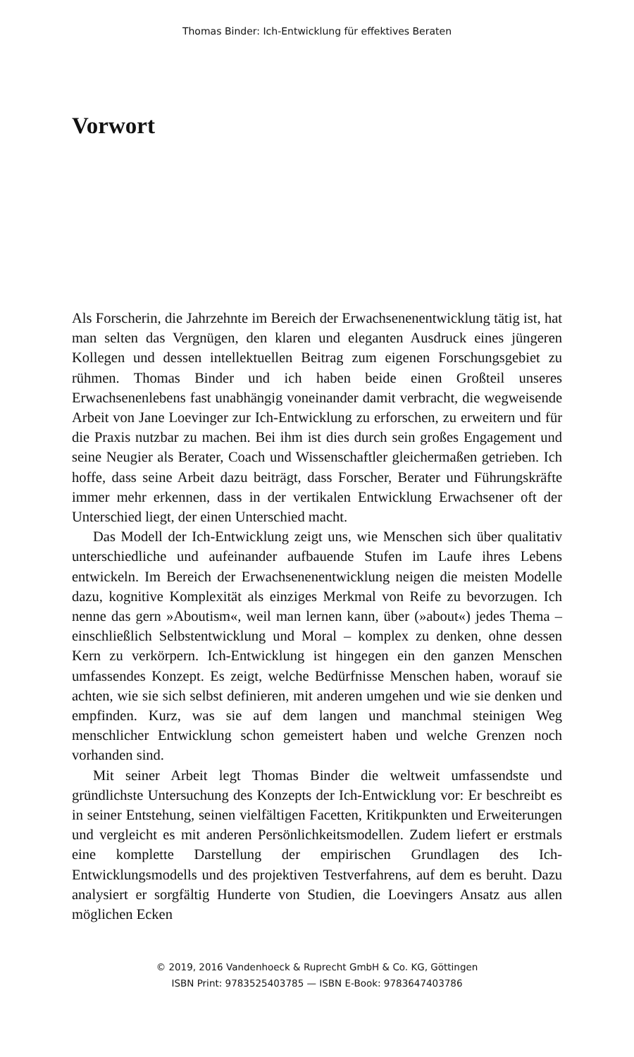Thomas Binder: Ich-Entwicklung für effektives Beraten
Vorwort
Als Forscherin, die Jahrzehnte im Bereich der Erwachsenenentwicklung tätig ist, hat man selten das Vergnügen, den klaren und eleganten Ausdruck eines jüngeren Kollegen und dessen intellektuellen Beitrag zum eigenen Forschungsgebiet zu rühmen. Thomas Binder und ich haben beide einen Großteil unseres Erwachsenenlebens fast unabhängig voneinander damit verbracht, die wegweisende Arbeit von Jane Loevinger zur Ich-Entwicklung zu erforschen, zu erweitern und für die Praxis nutzbar zu machen. Bei ihm ist dies durch sein großes Engagement und seine Neugier als Berater, Coach und Wissenschaftler gleichermaßen getrieben. Ich hoffe, dass seine Arbeit dazu beiträgt, dass Forscher, Berater und Führungskräfte immer mehr erkennen, dass in der vertikalen Entwicklung Erwachsener oft der Unterschied liegt, der einen Unterschied macht.
Das Modell der Ich-Entwicklung zeigt uns, wie Menschen sich über qualitativ unterschiedliche und aufeinander aufbauende Stufen im Laufe ihres Lebens entwickeln. Im Bereich der Erwachsenenentwicklung neigen die meisten Modelle dazu, kognitive Komplexität als einziges Merkmal von Reife zu bevorzugen. Ich nenne das gern »Aboutism«, weil man lernen kann, über (»about«) jedes Thema – einschließlich Selbstentwicklung und Moral – komplex zu denken, ohne dessen Kern zu verkörpern. Ich-Entwicklung ist hingegen ein den ganzen Menschen umfassendes Konzept. Es zeigt, welche Bedürfnisse Menschen haben, worauf sie achten, wie sie sich selbst definieren, mit anderen umgehen und wie sie denken und empfinden. Kurz, was sie auf dem langen und manchmal steinigen Weg menschlicher Entwicklung schon gemeistert haben und welche Grenzen noch vorhanden sind.
Mit seiner Arbeit legt Thomas Binder die weltweit umfassendste und gründlichste Untersuchung des Konzepts der Ich-Entwicklung vor: Er beschreibt es in seiner Entstehung, seinen vielfältigen Facetten, Kritikpunkten und Erweiterungen und vergleicht es mit anderen Persönlichkeitsmodellen. Zudem liefert er erstmals eine komplette Darstellung der empirischen Grundlagen des Ich-Entwicklungsmodells und des projektiven Testverfahrens, auf dem es beruht. Dazu analysiert er sorgfältig Hunderte von Studien, die Loevingers Ansatz aus allen möglichen Ecken
© 2019, 2016 Vandenhoeck & Ruprecht GmbH & Co. KG, Göttingen
ISBN Print: 9783525403785 — ISBN E-Book: 9783647403786